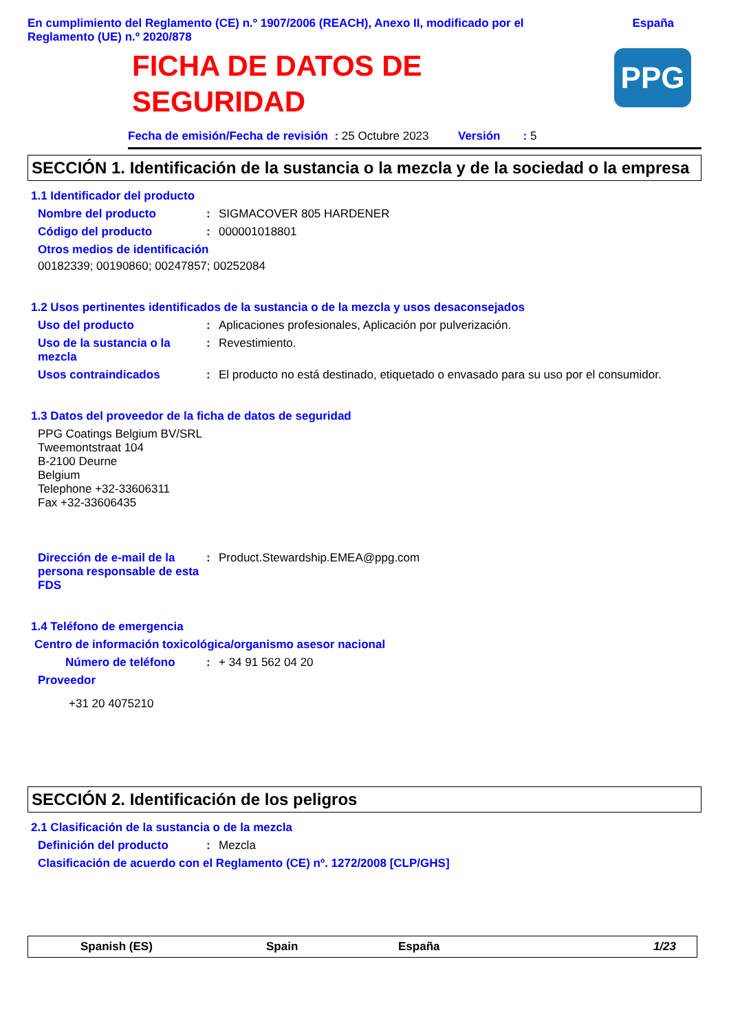En cumplimiento del Reglamento (CE) n.º 1907/2006 (REACH), Anexo II, modificado por el
Reglamento (UE) n.º 2020/878
España
FICHA DE DATOS DE
SEGURIDAD
PPG
Fecha de emisión/Fecha de revisión : 25 Octubre 2023 Versión : 5
SECCIÓN 1. Identificación de la sustancia o la mezcla y de la sociedad o la empresa
1.1 Identificador del producto
Nombre del producto : SIGMACOVER 805 HARDENER
Código del producto : 000001018801
Otros medios de identificación
00182339; 00190860; 00247857; 00252084
1.2 Usos pertinentes identificados de la sustancia o de la mezcla y usos desaconsejados
Uso del producto : Aplicaciones profesionales, Aplicación por pulverización.
Uso de la sustancia o la mezcla
: Revestimiento.
Usos contraindicados : El producto no está destinado, etiquetado o envasado para su uso por el consumidor.
1.3 Datos del proveedor de la ficha de datos de seguridad
PPG Coatings Belgium BV/SRL
Tweemontstraat 104
B-2100 Deurne
Belgium
Telephone +32-33606311
Fax +32-33606435
Dirección de e-mail de la persona responsable de esta FDS
: Product.Stewardship.EMEA@ppg.com
1.4 Teléfono de emergencia
Centro de información toxicológica/organismo asesor nacional
Número de teléfono : + 34 91 562 04 20
Proveedor
+31 20 4075210
SECCIÓN 2. Identificación de los peligros
2.1 Clasificación de la sustancia o de la mezcla
Definición del producto : Mezcla
Clasificación de acuerdo con el Reglamento (CE) nº. 1272/2008 [CLP/GHS]
Spanish (ES) Spain España 1/23